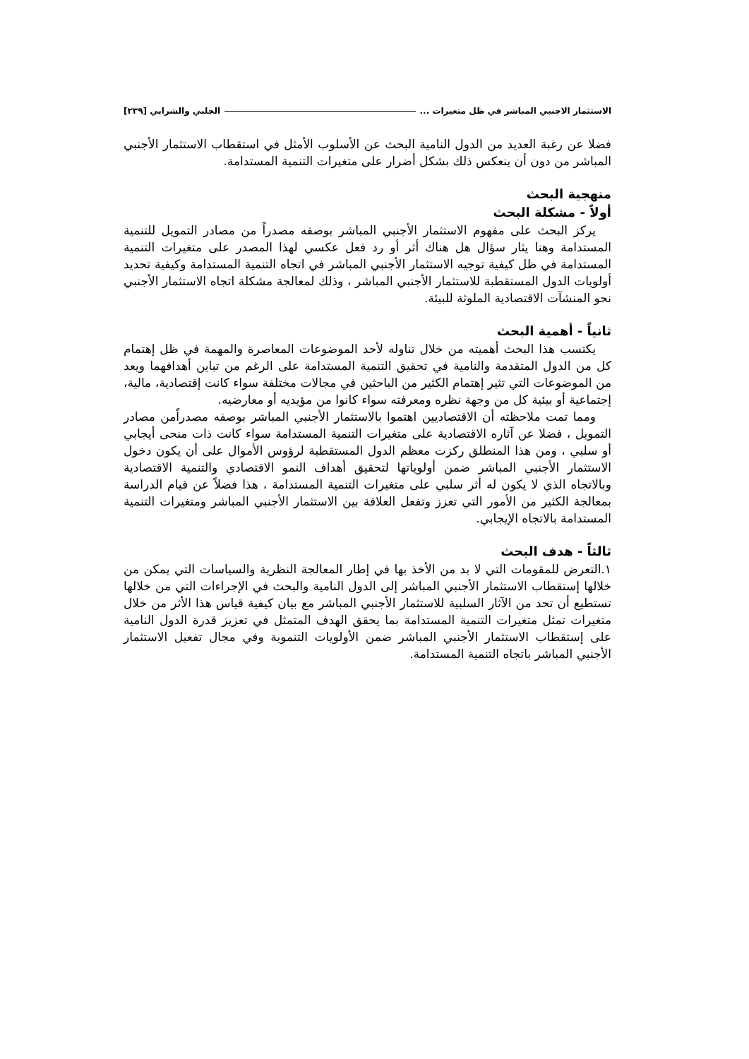الاستثمار الاجنبي المباشر في ظل متغيرات ... الجلبي والشرابي [٢٣٩]
فضلا عن رغبة العديد من الدول النامية البحث عن الأسلوب الأمثل في استقطاب الاستثمار الأجنبي المباشر من دون أن ينعكس ذلك بشكل أضرار على متغيرات التنمية المستدامة.
منهجية البحث
أولاً - مشكلة البحث
يركز البحث على مفهوم الاستثمار الأجنبي المباشر بوصفه مصدراً من مصادر التمويل للتنمية المستدامة وهنا يثار سؤال هل هناك أثر أو رد فعل عكسي لهذا المصدر على متغيرات التنمية المستدامة في ظل كيفية توجيه الاستثمار الأجنبي المباشر في اتجاه التنمية المستدامة وكيفية تحديد أولويات الدول المستقطبة للاستثمار الأجنبي المباشر ، وذلك لمعالجة مشكلة اتجاه الاستثمار الأجنبي نحو المنشآت الاقتصادية الملوثة للبيئة.
ثانياً - أهمية البحث
يكتسب هذا البحث أهميته من خلال تناوله لأحد الموضوعات المعاصرة والمهمة في ظل إهتمام كل من الدول المتقدمة والنامية في تحقيق التنمية المستدامة على الرغم من تباين أهدافهما ويعد من الموضوعات التي تثير إهتمام الكثير من الباحثين في مجالات مختلفة سواء كانت إقتصادية، مالية، إجتماعية أو بيئية كل من وجهة نظره ومعرفته سواء كانوا من مؤيديه أو معارضيه.
ومما تمت ملاحظته أن الاقتصاديين اهتموا بالاستثمار الأجنبي المباشر بوصفه مصدراًمن مصادر التمويل ، فضلا عن آثاره الاقتصادية على متغيرات التنمية المستدامة سواء كانت ذات منحى أيجابي أو سلبي ، ومن هذا المنطلق ركزت معظم الدول المستقطبة لرؤوس الأموال على أن يكون دخول الاستثمار الأجنبي المباشر ضمن أولوياتها لتحقيق أهداف النمو الاقتصادي والتنمية الاقتصادية وبالاتجاه الذي لا يكون له أثر سلبي على متغيرات التنمية المستدامة ، هذا فضلاً عن قيام الدراسة بمعالجة الكثير من الأمور التي تعزز وتفعل العلاقة بين الاستثمار الأجنبي المباشر ومتغيرات التنمية المستدامة بالاتجاه الإيجابي.
ثالثاً - هدف البحث
١.التعرض للمقومات التي لا بد من الأخذ بها في إطار المعالجة النظرية والسياسات التي يمكن من خلالها إستقطاب الاستثمار الأجنبي المباشر إلى الدول النامية والبحث في الإجراءات التي من خلالها تستطيع أن تحد من الآثار السلبية للاستثمار الأجنبي المباشر مع بيان كيفية قياس هذا الأثر من خلال متغيرات تمثل متغيرات التنمية المستدامة بما يحقق الهدف المتمثل في تعزيز قدرة الدول النامية على إستقطاب الاستثمار الأجنبي المباشر ضمن الأولويات التنموية وفي مجال تفعيل الاستثمار الأجنبي المباشر باتجاه التنمية المستدامة.